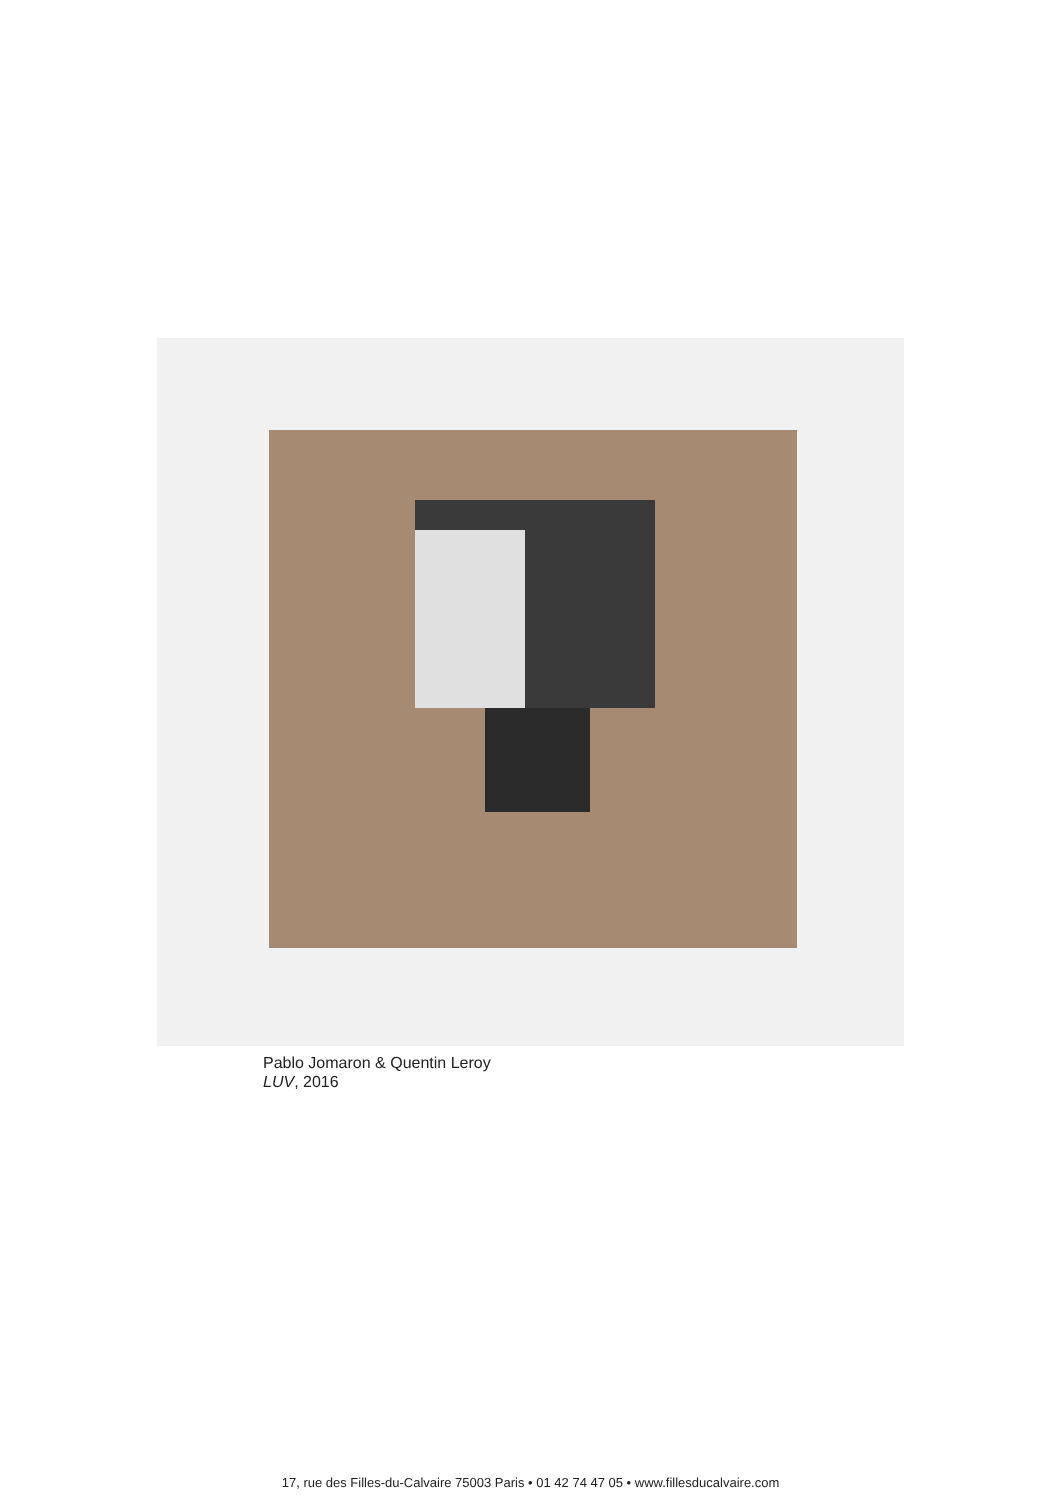Pablo Jomaron & Quentin Leroy
LUV, 2016
17, rue des Filles-du-Calvaire 75003 Paris • 01 42 74 47 05 • www.fillesducalvaire.com